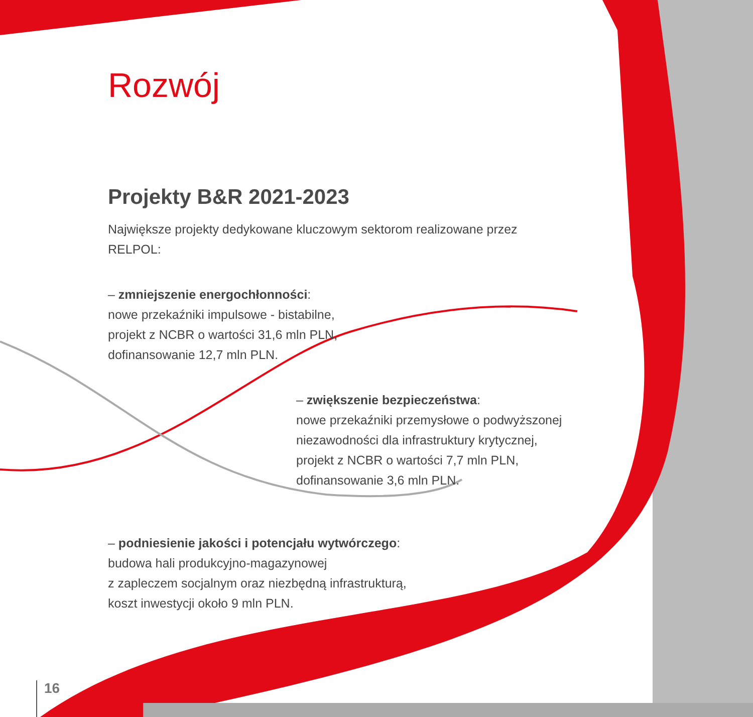Rozwój
Projekty B&R 2021-2023
Największe projekty dedykowane kluczowym sektorom realizowane przez RELPOL:
– zmniejszenie energochłonności:
nowe przekaźniki impulsowe - bistabilne,
projekt z NCBR o wartości 31,6 mln PLN,
dofinansowanie 12,7 mln PLN.
– zwiększenie bezpieczeństwa:
nowe przekaźniki przemysłowe o podwyższonej niezawodności dla infrastruktury krytycznej,
projekt z NCBR o wartości 7,7 mln PLN,
dofinansowanie 3,6 mln PLN.
– podniesienie jakości i potencjału wytwórczego:
budowa hali produkcyjno-magazynowej
z zapleczem socjalnym oraz niezbędną infrastrukturą,
koszt inwestycji około 9 mln PLN.
16